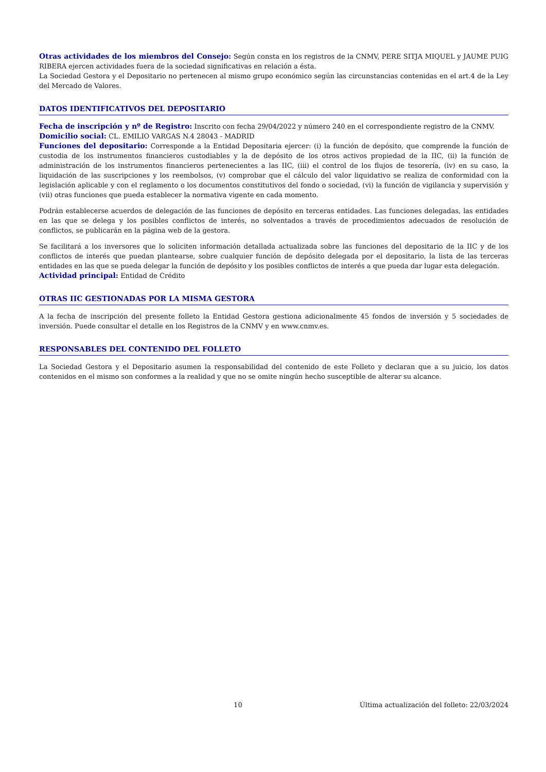Otras actividades de los miembros del Consejo: Según consta en los registros de la CNMV, PERE SITJA MIQUEL y JAUME PUIG RIBERA ejercen actividades fuera de la sociedad significativas en relación a ésta.
La Sociedad Gestora y el Depositario no pertenecen al mismo grupo económico según las circunstancias contenidas en el art.4 de la Ley del Mercado de Valores.
DATOS IDENTIFICATIVOS DEL DEPOSITARIO
Fecha de inscripción y nº de Registro: Inscrito con fecha 29/04/2022 y número 240 en el correspondiente registro de la CNMV.
Domicilio social: CL. EMILIO VARGAS N.4 28043 - MADRID
Funciones del depositario: Corresponde a la Entidad Depositaria ejercer: (i) la función de depósito, que comprende la función de custodia de los instrumentos financieros custodiables y la de depósito de los otros activos propiedad de la IIC, (ii) la función de administración de los instrumentos financieros pertenecientes a las IIC, (iii) el control de los flujos de tesorería, (iv) en su caso, la liquidación de las suscripciones y los reembolsos, (v) comprobar que el cálculo del valor liquidativo se realiza de conformidad con la legislación aplicable y con el reglamento o los documentos constitutivos del fondo o sociedad, (vi) la función de vigilancia y supervisión y (vii) otras funciones que pueda establecer la normativa vigente en cada momento.
Podrán establecerse acuerdos de delegación de las funciones de depósito en terceras entidades. Las funciones delegadas, las entidades en las que se delega y los posibles conflictos de interés, no solventados a través de procedimientos adecuados de resolución de conflictos, se publicarán en la página web de la gestora.
Se facilitará a los inversores que lo soliciten información detallada actualizada sobre las funciones del depositario de la IIC y de los conflictos de interés que puedan plantearse, sobre cualquier función de depósito delegada por el depositario, la lista de las terceras entidades en las que se pueda delegar la función de depósito y los posibles conflictos de interés a que pueda dar lugar esta delegación.
Actividad principal: Entidad de Crédito
OTRAS IIC GESTIONADAS POR LA MISMA GESTORA
A la fecha de inscripción del presente folleto la Entidad Gestora gestiona adicionalmente 45 fondos de inversión y 5 sociedades de inversión. Puede consultar el detalle en los Registros de la CNMV y en www.cnmv.es.
RESPONSABLES DEL CONTENIDO DEL FOLLETO
La Sociedad Gestora y el Depositario asumen la responsabilidad del contenido de este Folleto y declaran que a su juicio, los datos contenidos en el mismo son conformes a la realidad y que no se omite ningún hecho susceptible de alterar su alcance.
10 Última actualización del folleto: 22/03/2024